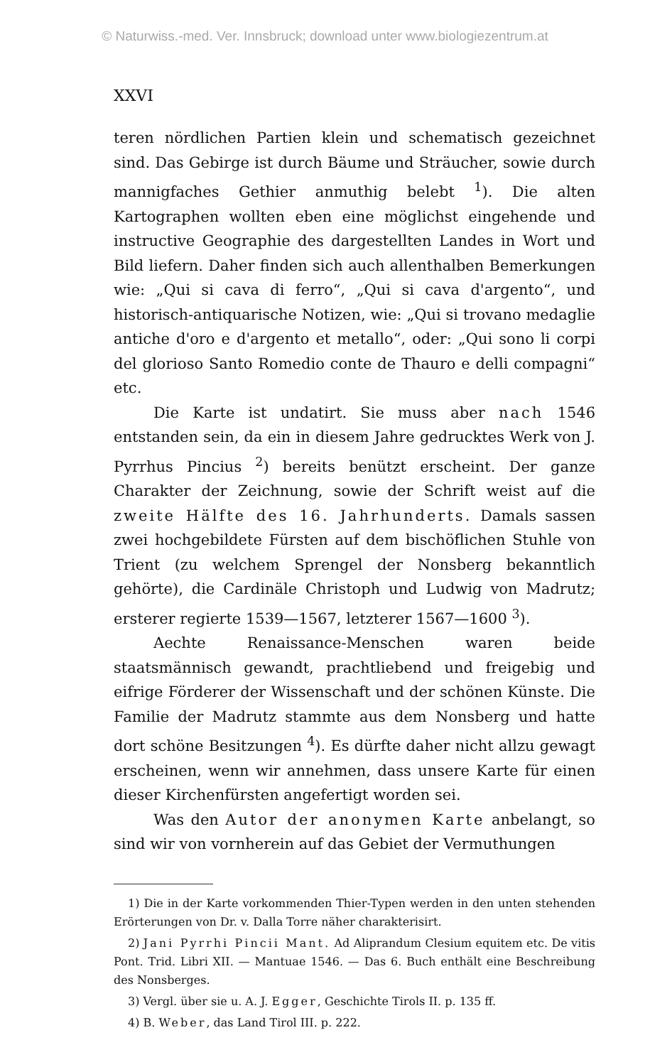© Naturwiss.-med. Ver. Innsbruck; download unter www.biologiezentrum.at
XXVI
teren nördlichen Partien klein und schematisch gezeichnet sind. Das Gebirge ist durch Bäume und Sträucher, sowie durch mannigfaches Gethier anmuthig belebt <sup>1</sup>). Die alten Kartographen wollten eben eine möglichst eingehende und instructive Geographie des dargestellten Landes in Wort und Bild liefern. Daher finden sich auch allenthalben Bemerkungen wie: „Qui si cava di ferro“, „Qui si cava d'argento“, und historisch-antiquarische Notizen, wie: „Qui si trovano medaglie antiche d'oro e d'argento et metallo“, oder: „Qui sono li corpi del glorioso Santo Romedio conte de Thauro e delli compagni“ etc.
Die Karte ist undatirt. Sie muss aber nach 1546 entstanden sein, da ein in diesem Jahre gedrucktes Werk von J. Pyrrhus Pincius <sup>2</sup>) bereits benützt erscheint. Der ganze Charakter der Zeichnung, sowie der Schrift weist auf die zweite Hälfte des 16. Jahrhunderts. Damals sassen zwei hochgebildete Fürsten auf dem bischöflichen Stuhle von Trient (zu welchem Sprengel der Nonsberg bekanntlich gehörte), die Cardinäle Christoph und Ludwig von Madrutz; ersterer regierte 1539—1567, letzterer 1567—1600 <sup>3</sup>).
Aechte Renaissance-Menschen waren beide staatsmännisch gewandt, prachtliebend und freigebig und eifrige Förderer der Wissenschaft und der schönen Künste. Die Familie der Madrutz stammte aus dem Nonsberg und hatte dort schöne Besitzungen <sup>4</sup>). Es dürfte daher nicht allzu gewagt erscheinen, wenn wir annehmen, dass unsere Karte für einen dieser Kirchenfürsten angefertigt worden sei.
Was den Autor der anonymen Karte anbelangt, so sind wir von vornherein auf das Gebiet der Vermuthungen
1) Die in der Karte vorkommenden Thier-Typen werden in den unten stehenden Erörterungen von Dr. v. Dalla Torre näher charakterisirt.
2) Jani Pyrrhi Pincii Mant. Ad Aliprandum Clesium equitem etc. De vitis Pont. Trid. Libri XII. — Mantuae 1546. — Das 6. Buch enthält eine Beschreibung des Nonsberges.
3) Vergl. über sie u. A. J. Egger, Geschichte Tirols II. p. 135 ff.
4) B. Weber, das Land Tirol III. p. 222.